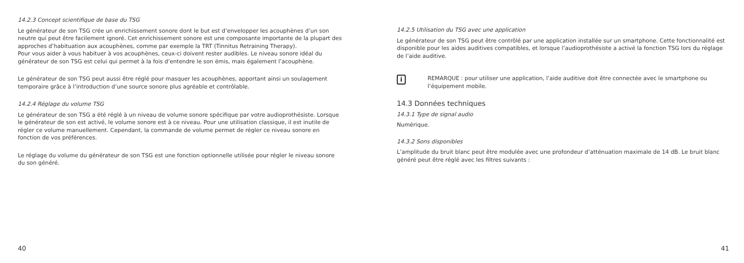14.2.3 Concept scientifique de base du TSG
Le générateur de son TSG crée un enrichissement sonore dont le but est d’envelopper les acouphènes d’un son neutre qui peut être facilement ignoré. Cet enrichissement sonore est une composante importante de la plupart des approches d’habituation aux acouphènes, comme par exemple la TRT (Tinnitus Retraining Therapy).
Pour vous aider à vous habituer à vos acouphènes, ceux-ci doivent rester audibles. Le niveau sonore idéal du générateur de son TSG est celui qui permet à la fois d’entendre le son émis, mais également l’acouphène.
Le générateur de son TSG peut aussi être réglé pour masquer les acouphènes, apportant ainsi un soulagement temporaire grâce à l’introduction d’une source sonore plus agréable et contrôlable.
14.2.4 Réglage du volume TSG
Le générateur de son TSG a été réglé à un niveau de volume sonore spécifique par votre audioprothésiste. Lorsque le générateur de son est activé, le volume sonore est à ce niveau. Pour une utilisation classique, il est inutile de régler ce volume manuellement. Cependant, la commande de volume permet de régler ce niveau sonore en fonction de vos préférences.
Le réglage du volume du générateur de son TSG est une fonction optionnelle utilisée pour régler le niveau sonore du son généré.
40
14.2.5 Utilisation du TSG avec une application
Le générateur de son TSG peut être contrôlé par une application installée sur un smartphone. Cette fonctionnalité est disponible pour les aides auditives compatibles, et lorsque l’audioprothésiste a activé la fonction TSG lors du réglage de l’aide auditive.
i
REMARQUE : pour utiliser une application, l’aide auditive doit être connectée avec le smartphone ou l’équipement mobile.
14.3 Données techniques
14.3.1 Type de signal audio
Numérique.
14.3.2 Sons disponibles
L’amplitude du bruit blanc peut être modulée avec une profondeur d’atténuation maximale de 14 dB. Le bruit blanc généré peut être réglé avec les filtres suivants :
41